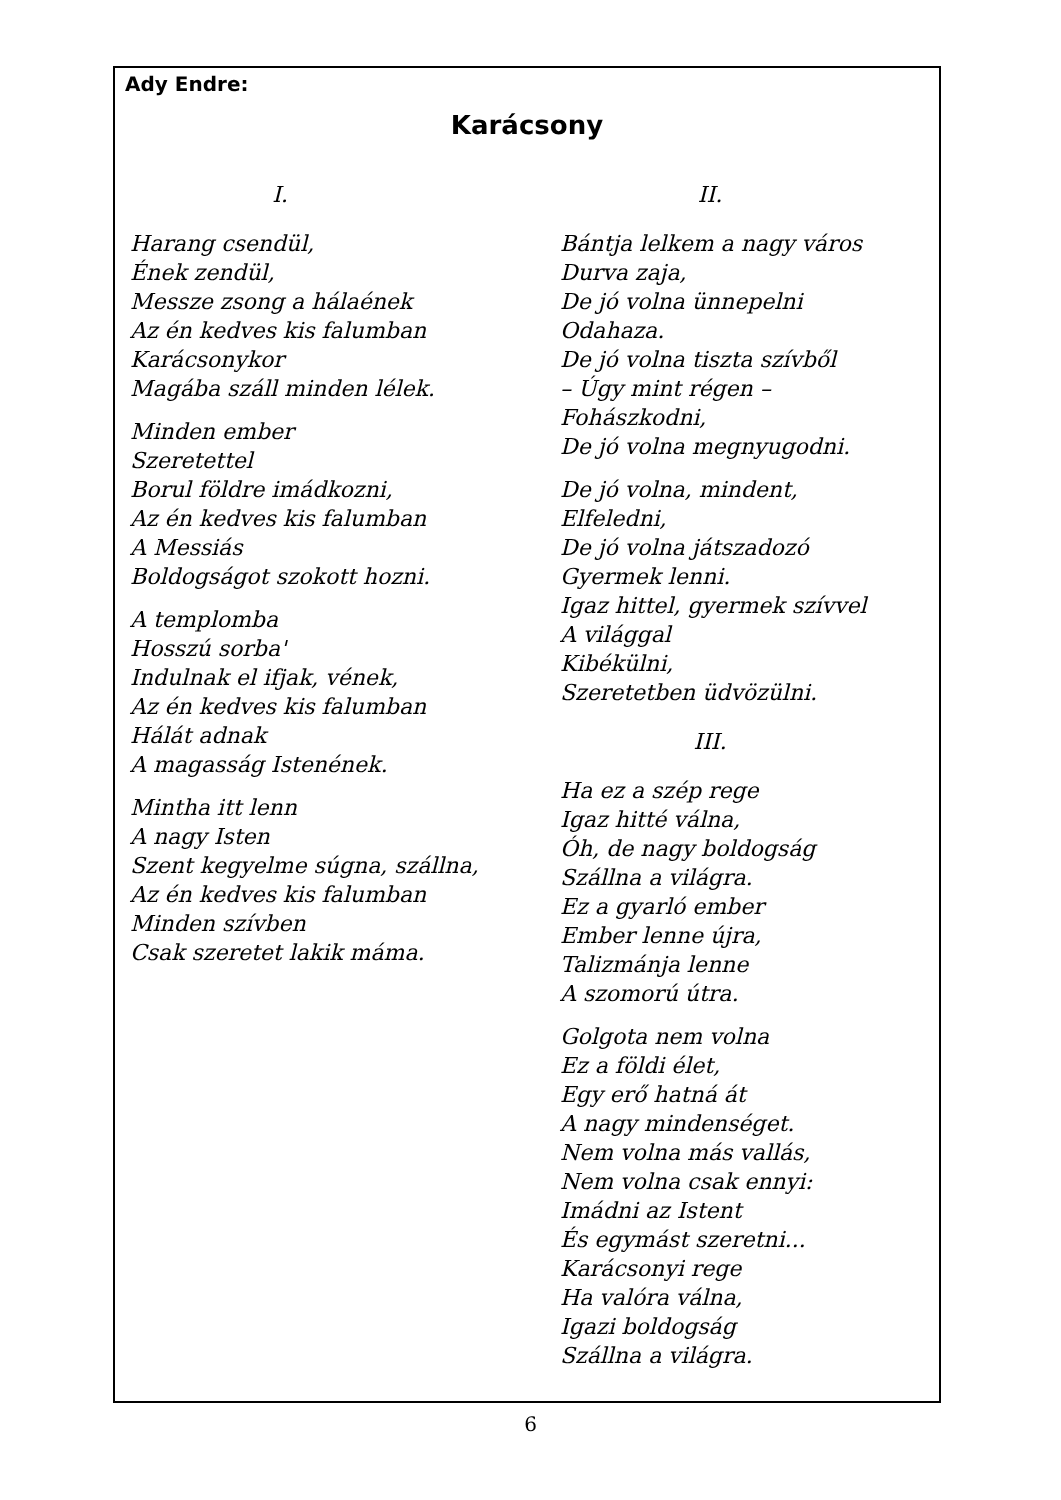Ady Endre:
Karácsony
I.
Harang csendül,
Ének zendül,
Messze zsong a hálaének
Az én kedves kis falumban
Karácsonykor
Magába száll minden lélek.
Minden ember
Szeretettel
Borul földre imádkozni,
Az én kedves kis falumban
A Messiás
Boldogságot szokott hozni.
A templomba
Hosszú sorba'
Indulnak el ifjak, vének,
Az én kedves kis falumban
Hálát adnak
A magasság Istenének.
Mintha itt lenn
A nagy Isten
Szent kegyelme súgna, szállna,
Az én kedves kis falumban
Minden szívben
Csak szeretet lakik máma.
II.
Bántja lelkem a nagy város
Durva zaja,
De jó volna ünnepelni
Odahaza.
De jó volna tiszta szívből
– Úgy mint régen –
Fohászkodni,
De jó volna megnyugodni.
De jó volna, mindent,
Elfeledni,
De jó volna játszadozó
Gyermek lenni.
Igaz hittel, gyermek szívvel
A világgal
Kibékülni,
Szeretetben üdvözülni.
III.
Ha ez a szép rege
Igaz hitté válna,
Óh, de nagy boldogság
Szállna a világra.
Ez a gyarló ember
Ember lenne újra,
Talizmánja lenne
A szomorú útra.
Golgota nem volna
Ez a földi élet,
Egy erő hatná át
A nagy mindenséget.
Nem volna más vallás,
Nem volna csak ennyi:
Imádni az Istent
És egymást szeretni...
Karácsonyi rege
Ha valóra válna,
Igazi boldogság
Szállna a világra.
6